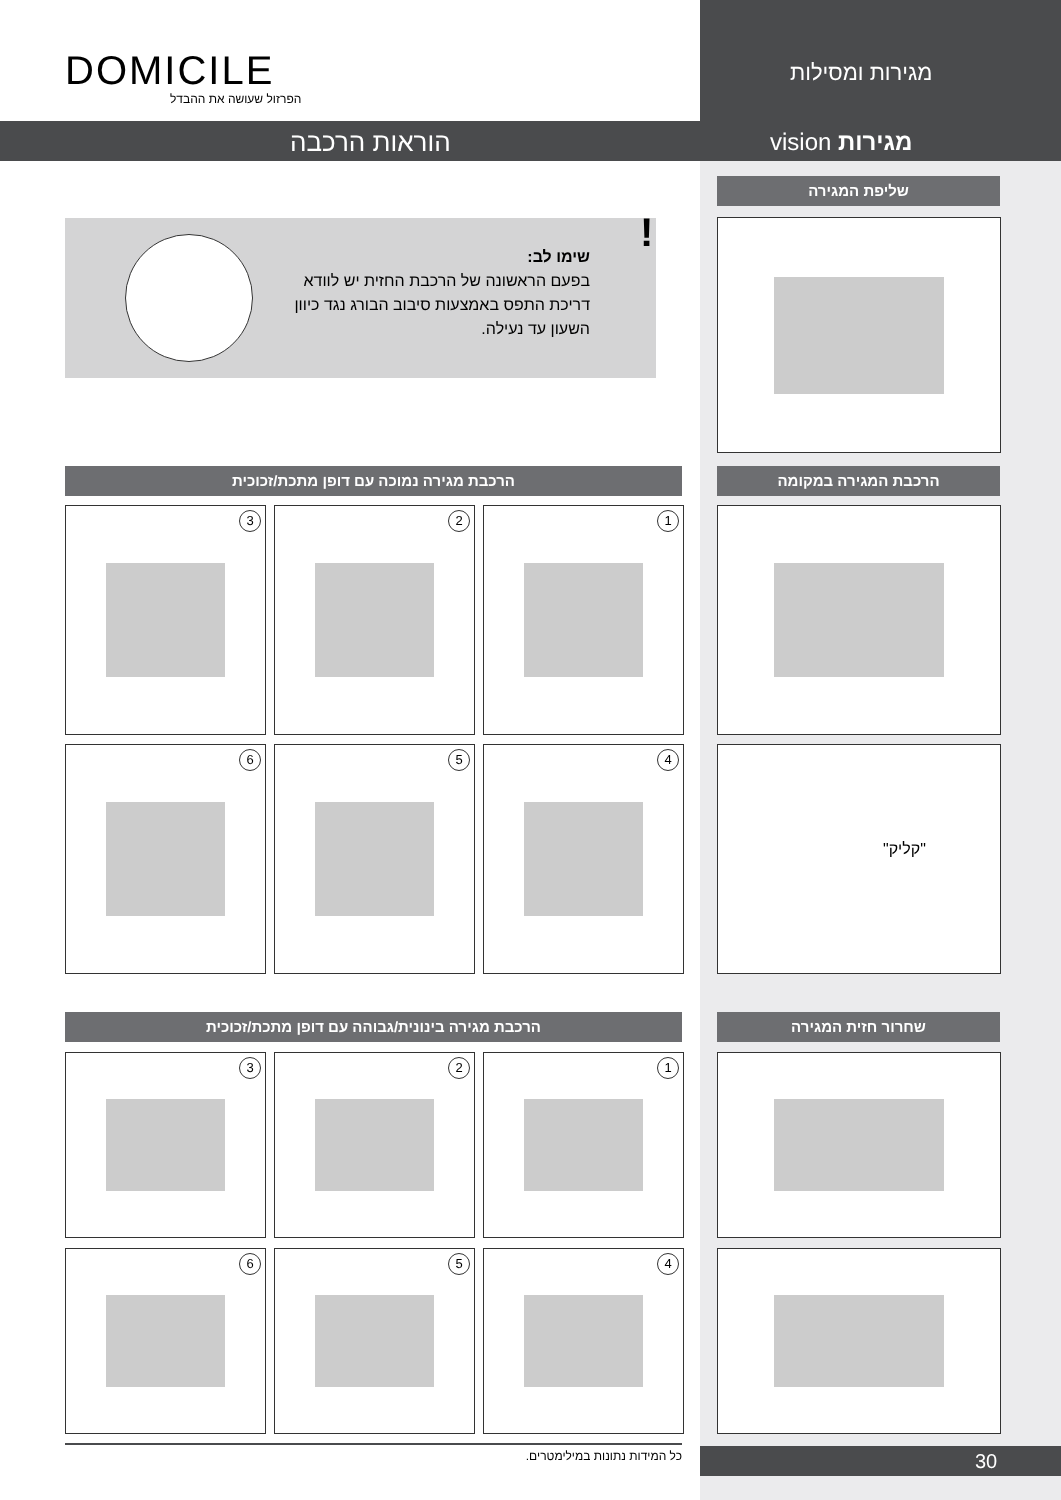DOMICILE
הפרזול שעושה את ההבדל
מגירות ומסילות
הוראות הרכבה מגירות vision
שליפת המגירה
שימו לב:
בפעם הראשונה של הרכבת החזית יש לוודא דריכת התפס באמצעות סיבוב הבורג נגד כיוון השעון עד נעילה.
!
הרכבת מגירה נמוכה עם דופן מתכת/זכוכית הרכבת המגירה במקומה
1
2
3
4
5
6 "קליק"
הרכבת מגירה בינונית/גבוהה עם דופן מתכת/זכוכית שחרור חזית המגירה
1
2
3
4
5
6
כל המידות נתונות במילימטרים. 30